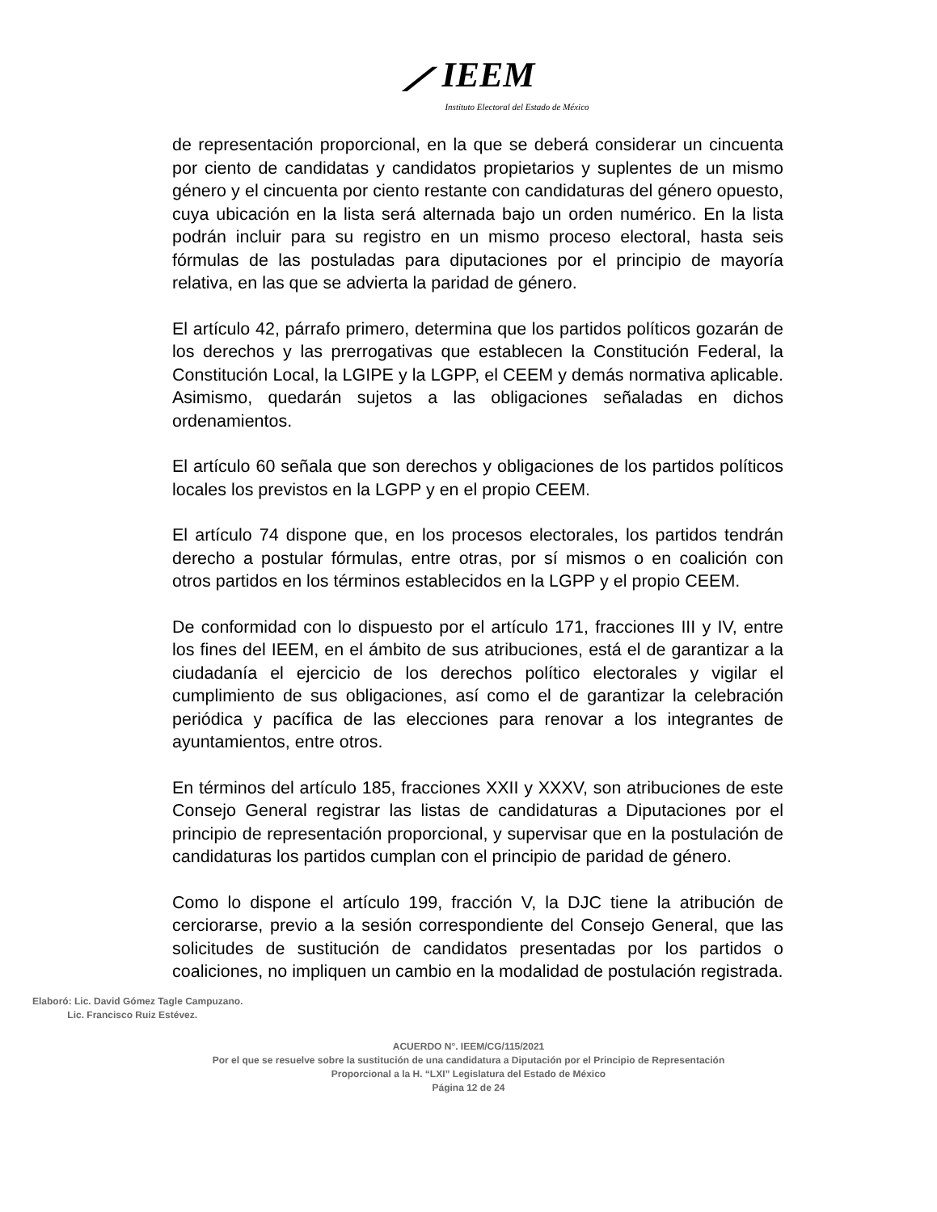⟋ IEEM
Instituto Electoral del Estado de México
de representación proporcional, en la que se deberá considerar un cincuenta por ciento de candidatas y candidatos propietarios y suplentes de un mismo género y el cincuenta por ciento restante con candidaturas del género opuesto, cuya ubicación en la lista será alternada bajo un orden numérico. En la lista podrán incluir para su registro en un mismo proceso electoral, hasta seis fórmulas de las postuladas para diputaciones por el principio de mayoría relativa, en las que se advierta la paridad de género.
El artículo 42, párrafo primero, determina que los partidos políticos gozarán de los derechos y las prerrogativas que establecen la Constitución Federal, la Constitución Local, la LGIPE y la LGPP, el CEEM y demás normativa aplicable. Asimismo, quedarán sujetos a las obligaciones señaladas en dichos ordenamientos.
El artículo 60 señala que son derechos y obligaciones de los partidos políticos locales los previstos en la LGPP y en el propio CEEM.
El artículo 74 dispone que, en los procesos electorales, los partidos tendrán derecho a postular fórmulas, entre otras, por sí mismos o en coalición con otros partidos en los términos establecidos en la LGPP y el propio CEEM.
De conformidad con lo dispuesto por el artículo 171, fracciones III y IV, entre los fines del IEEM, en el ámbito de sus atribuciones, está el de garantizar a la ciudadanía el ejercicio de los derechos político electorales y vigilar el cumplimiento de sus obligaciones, así como el de garantizar la celebración periódica y pacífica de las elecciones para renovar a los integrantes de ayuntamientos, entre otros.
En términos del artículo 185, fracciones XXII y XXXV, son atribuciones de este Consejo General registrar las listas de candidaturas a Diputaciones por el principio de representación proporcional, y supervisar que en la postulación de candidaturas los partidos cumplan con el principio de paridad de género.
Como lo dispone el artículo 199, fracción V, la DJC tiene la atribución de cerciorarse, previo a la sesión correspondiente del Consejo General, que las solicitudes de sustitución de candidatos presentadas por los partidos o coaliciones, no impliquen un cambio en la modalidad de postulación registrada.
Elaboró: Lic. David Gómez Tagle Campuzano.
Lic. Francisco Ruiz Estévez.
ACUERDO N°. IEEM/CG/115/2021
Por el que se resuelve sobre la sustitución de una candidatura a Diputación por el Principio de Representación
Proporcional a la H. “LXI” Legislatura del Estado de México
Página 12 de 24